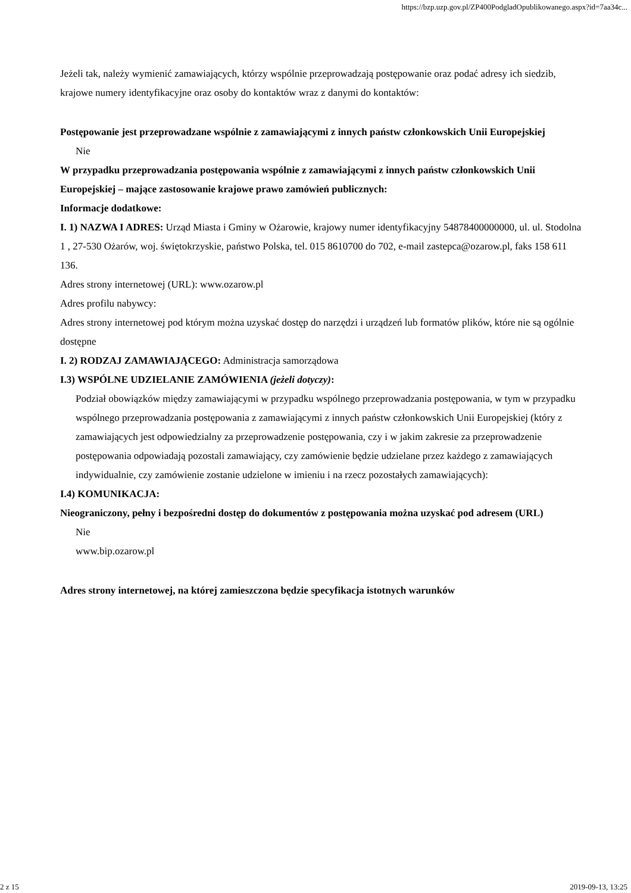https://bzp.uzp.gov.pl/ZP400PodgladOpublikowanego.aspx?id=7aa34c...
Jeżeli tak, należy wymienić zamawiających, którzy wspólnie przeprowadzają postępowanie oraz podać adresy ich siedzib, krajowe numery identyfikacyjne oraz osoby do kontaktów wraz z danymi do kontaktów:
Postępowanie jest przeprowadzane wspólnie z zamawiającymi z innych państw członkowskich Unii Europejskiej
Nie
W przypadku przeprowadzania postępowania wspólnie z zamawiającymi z innych państw członkowskich Unii Europejskiej – mające zastosowanie krajowe prawo zamówień publicznych:
Informacje dodatkowe:
I. 1) NAZWA I ADRES: Urząd Miasta i Gminy w Ożarowie, krajowy numer identyfikacyjny 54878400000000, ul. ul. Stodolna 1 , 27-530 Ożarów, woj. świętokrzyskie, państwo Polska, tel. 015 8610700 do 702, e-mail zastepca@ozarow.pl, faks 158 611 136.
Adres strony internetowej (URL): www.ozarow.pl
Adres profilu nabywcy:
Adres strony internetowej pod którym można uzyskać dostęp do narzędzi i urządzeń lub formatów plików, które nie są ogólnie dostępne
I. 2) RODZAJ ZAMAWIAJĄCEGO: Administracja samorządowa
I.3) WSPÓLNE UDZIELANIE ZAMÓWIENIA (jeżeli dotyczy):
Podział obowiązków między zamawiającymi w przypadku wspólnego przeprowadzania postępowania, w tym w przypadku wspólnego przeprowadzania postępowania z zamawiającymi z innych państw członkowskich Unii Europejskiej (który z zamawiających jest odpowiedzialny za przeprowadzenie postępowania, czy i w jakim zakresie za przeprowadzenie postępowania odpowiadają pozostali zamawiający, czy zamówienie będzie udzielane przez każdego z zamawiających indywidualnie, czy zamówienie zostanie udzielone w imieniu i na rzecz pozostałych zamawiających):
I.4) KOMUNIKACJA:
Nieograniczony, pełny i bezpośredni dostęp do dokumentów z postępowania można uzyskać pod adresem (URL)
Nie
www.bip.ozarow.pl
Adres strony internetowej, na której zamieszczona będzie specyfikacja istotnych warunków
2 z 15 2019-09-13, 13:25